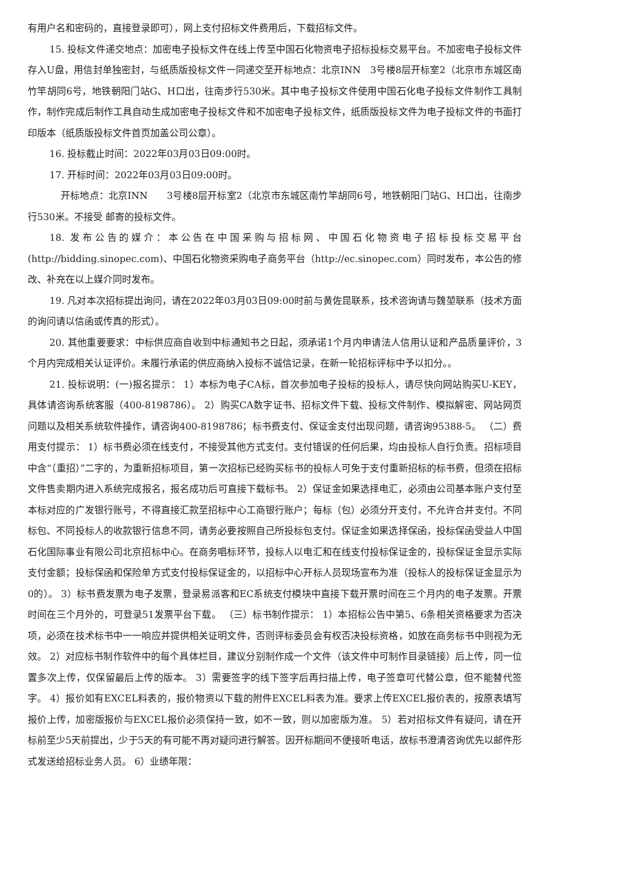有用户名和密码的，直接登录即可），网上支付招标文件费用后，下载招标文件。
15. 投标文件递交地点：加密电子投标文件在线上传至中国石化物资电子招标投标交易平台。不加密电子投标文件存入U盘，用信封单独密封，与纸质版投标文件一同递交至开标地点：北京INN　3号楼8层开标室2（北京市东城区南竹竿胡同6号，地铁朝阳门站G、H口出，往南步行530米。其中电子投标文件使用中国石化电子投标文件制作工具制作，制作完成后制作工具自动生成加密电子投标文件和不加密电子投标文件，纸质版投标文件为电子投标文件的书面打印版本（纸质版投标文件首页加盖公司公章）。
16. 投标截止时间：2022年03月03日09:00时。
17. 开标时间：2022年03月03日09:00时。
开标地点：北京INN　　3号楼8层开标室2（北京市东城区南竹竿胡同6号，地铁朝阳门站G、H口出，往南步行530米。不接受 邮寄的投标文件。
18. 发布公告的媒介：本公告在中国采购与招标网、中国石化物资电子招标投标交易平台(http://bidding.sinopec.com)、中国石化物资采购电子商务平台（http://ec.sinopec.com）同时发布，本公告的修改、补充在以上媒介同时发布。
19. 凡对本次招标提出询问，请在2022年03月03日09:00时前与黄佐昆联系，技术咨询请与魏堃联系（技术方面的询问请以信函或传真的形式）。
20. 其他重要要求：中标供应商自收到中标通知书之日起，须承诺1个月内申请法人信用认证和产品质量评价，3个月内完成相关认证评价。未履行承诺的供应商纳入投标不诚信记录，在新一轮招标评标中予以扣分。。
21. 投标说明：(一)报名提示： 1）本标为电子CA标，首次参加电子投标的投标人，请尽快向网站购买U-KEY，具体请咨询系统客服（400-8198786）。 2）购买CA数字证书、招标文件下载、投标文件制作、模拟解密、网站网页问题以及相关系统软件操作，请咨询400-8198786；标书费支付、保证金支付出现问题，请咨询95388-5。 （二）费用支付提示： 1）标书费必须在线支付，不接受其他方式支付。支付错误的任何后果，均由投标人自行负责。招标项目中含“（重招）”二字的，为重新招标项目，第一次招标已经购买标书的投标人可免于支付重新招标的标书费，但须在招标文件售卖期内进入系统完成报名，报名成功后可直接下载标书。 2）保证金如果选择电汇，必须由公司基本账户支付至本标对应的广发银行账号，不得直接汇款至招标中心工商银行账户；每标（包）必须分开支付，不允许合并支付。不同标包、不同投标人的收款银行信息不同，请务必要按照自己所投标包支付。保证金如果选择保函，投标保函受益人中国石化国际事业有限公司北京招标中心。在商务唱标环节，投标人以电汇和在线支付投标保证金的，投标保证金显示实际支付金额；投标保函和保险单方式支付投标保证金的，以招标中心开标人员现场宣布为准（投标人的投标保证金显示为0的）。 3）标书费发票为电子发票，登录易派客和EC系统支付模块中直接下载开票时间在三个月内的电子发票。开票时间在三个月外的，可登录51发票平台下载。 （三）标书制作提示： 1）本招标公告中第5、6条相关资格要求为否决项，必须在技术标书中一一响应并提供相关证明文件，否则评标委员会有权否决投标资格，如放在商务标书中则视为无效。 2）对应标书制作软件中的每个具体栏目，建议分别制作成一个文件（该文件中可制作目录链接）后上传，同一位置多次上传，仅保留最后上传的版本。 3）需要签字的线下签字后再扫描上传，电子签章可代替公章，但不能替代签字。 4）报价如有EXCEL料表的，报价物资以下载的附件EXCEL料表为准。要求上传EXCEL报价表的，按原表填写报价上传，加密版报价与EXCEL报价必须保持一致，如不一致，则以加密版为准。 5）若对招标文件有疑问，请在开标前至少5天前提出，少于5天的有可能不再对疑问进行解答。因开标期间不便接听电话，故标书澄清咨询优先以邮件形式发送给招标业务人员。 6）业绩年限：